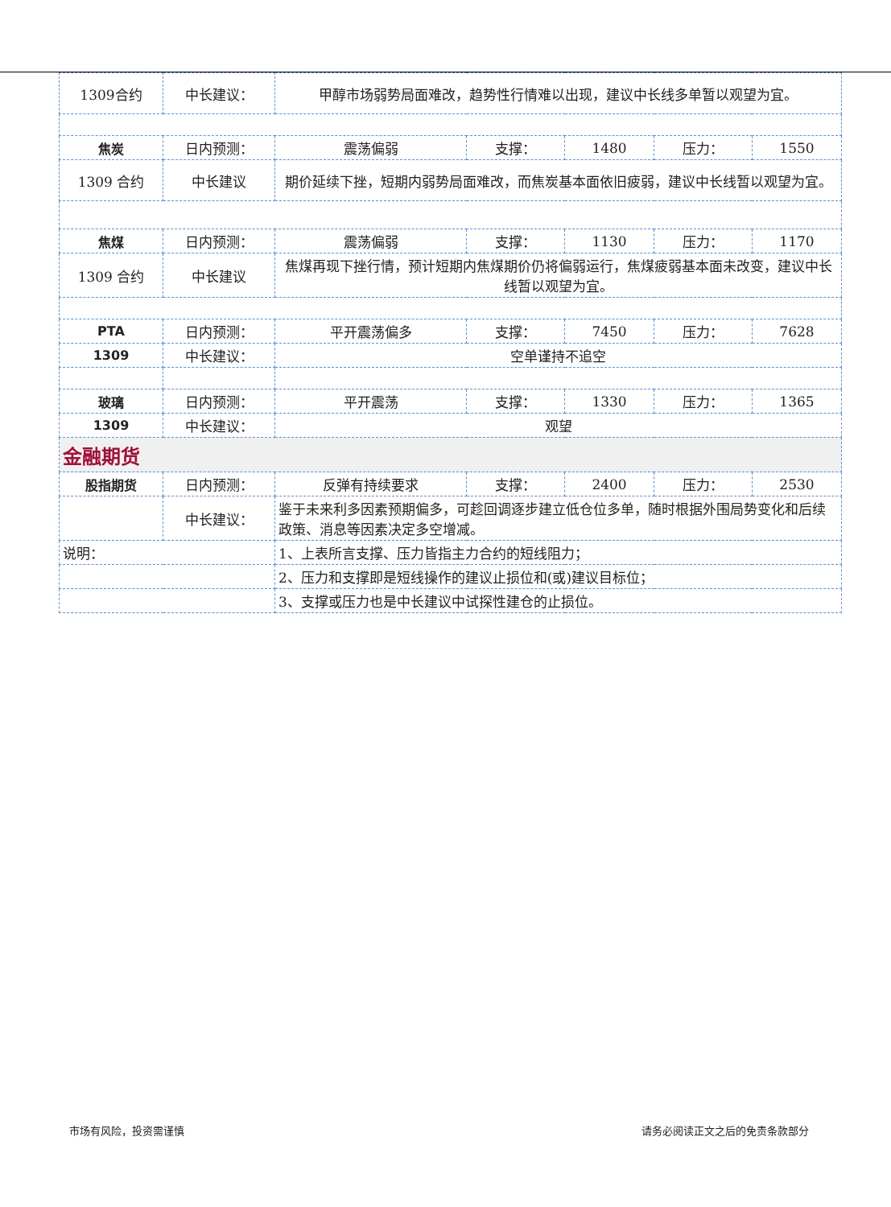| 1309合约 | 中长建议： | 甲醇市场弱势局面难改，趋势性行情难以出现，建议中长线多单暂以观望为宜。 | | | | |
| 焦炭 | 日内预测： | 震荡偏弱 | 支撑： | 1480 | 压力： | 1550 |
| 1309 合约 | 中长建议 | 期价延续下挫，短期内弱势局面难改，而焦炭基本面依旧疲弱，建议中长线暂以观望为宜。 | | | | |
| 焦煤 | 日内预测： | 震荡偏弱 | 支撑： | 1130 | 压力： | 1170 |
| 1309 合约 | 中长建议 | 焦煤再现下挫行情，预计短期内焦煤期价仍将偏弱运行，焦煤疲弱基本面未改变，建议中长线暂以观望为宜。 | | | | |
| PTA | 日内预测： | 平开震荡偏多 | 支撑： | 7450 | 压力： | 7628 |
| 1309 | 中长建议： | 空单谨持不追空 | | | | |
| 玻璃 | 日内预测： | 平开震荡 | 支撑： | 1330 | 压力： | 1365 |
| 1309 | 中长建议： | 观望 | | | | |
| 金融期货 | | | | | | |
| 股指期货 | 日内预测： | 反弹有持续要求 | 支撑： | 2400 | 压力： | 2530 |
| | 中长建议： | 鉴于未来利多因素预期偏多，可趁回调逐步建立低仓位多单，随时根据外围局势变化和后续政策、消息等因素决定多空增减。 | | | | |
| 说明： | | 1、上表所言支撑、压力皆指主力合约的短线阻力； | | | | |
| | | 2、压力和支撑即是短线操作的建议止损位和(或)建议目标位； | | | | |
| | | 3、支撑或压力也是中长建议中试探性建仓的止损位。 | | | | |
市场有风险，投资需谨慎 请务必阅读正文之后的免责条款部分